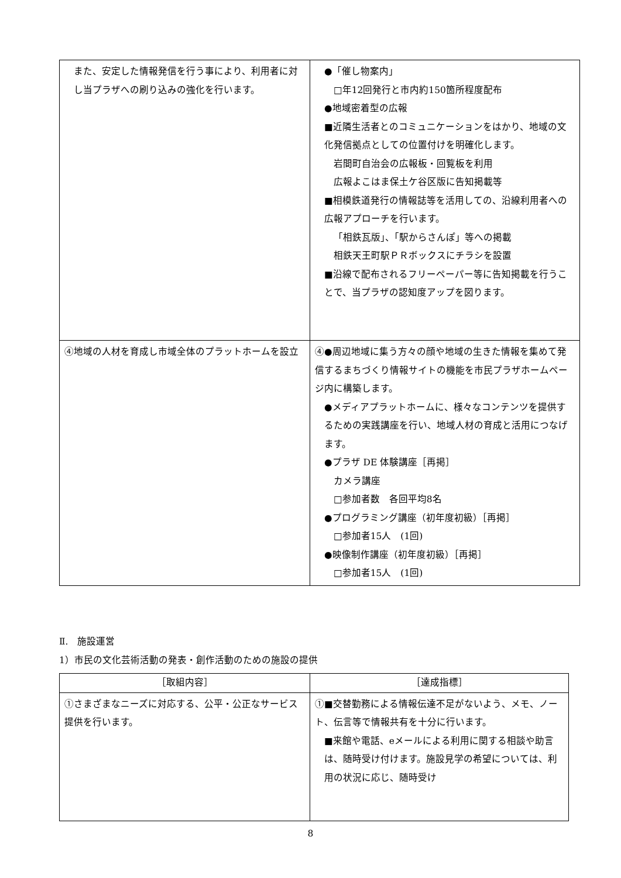| また、安定した情報発信を行う事により、利用者に対し当プラザへの刷り込みの強化を行います。 | ●「催し物案内」 □年12回発行と市内約150箇所程度配布 ●地域密着型の広報 ■近隣生活者とのコミュニケーションをはかり、地域の文化発信拠点としての位置付けを明確化します。 岩間町自治会の広報板・回覧板を利用 広報よこはま保土ケ谷区版に告知掲載等 ■相模鉄道発行の情報誌等を活用しての、沿線利用者への広報アプローチを行います。 「相鉄瓦版」、「駅からさんぽ」等への掲載 相鉄天王町駅ＰＲボックスにチラシを設置 ■沿線で配布されるフリーペーパー等に告知掲載を行うことで、当プラザの認知度アップを図ります。 |
| ④地域の人材を育成し市域全体のプラットホームを設立 | ④●周辺地域に集う方々の顔や地域の生きた情報を集めて発信するまちづくり情報サイトの機能を市民プラザホームページ内に構築します。 ●メディアプラットホームに、様々なコンテンツを提供するための実践講座を行い、地域人材の育成と活用につなげます。 ●プラザ DE 体験講座［再掲］ カメラ講座 □参加者数 各回平均8名 ●プログラミング講座（初年度初級）［再掲］ □参加者15人 (1回) ●映像制作講座（初年度初級）［再掲］ □参加者15人 (1回) |
Ⅱ.　施設運営
1）市民の文化芸術活動の発表・創作活動のための施設の提供
| ［取組内容］ | ［達成指標］ |
| --- | --- |
| ①さまざまなニーズに対応する、公平・公正なサービス提供を行います。 | ①■交替勤務による情報伝達不足がないよう、メモ、ノート、伝言等で情報共有を十分に行います。 ■来館や電話、eメールによる利用に関する相談や助言は、随時受け付けます。施設見学の希望については、利用の状況に応じ、随時受け |
8